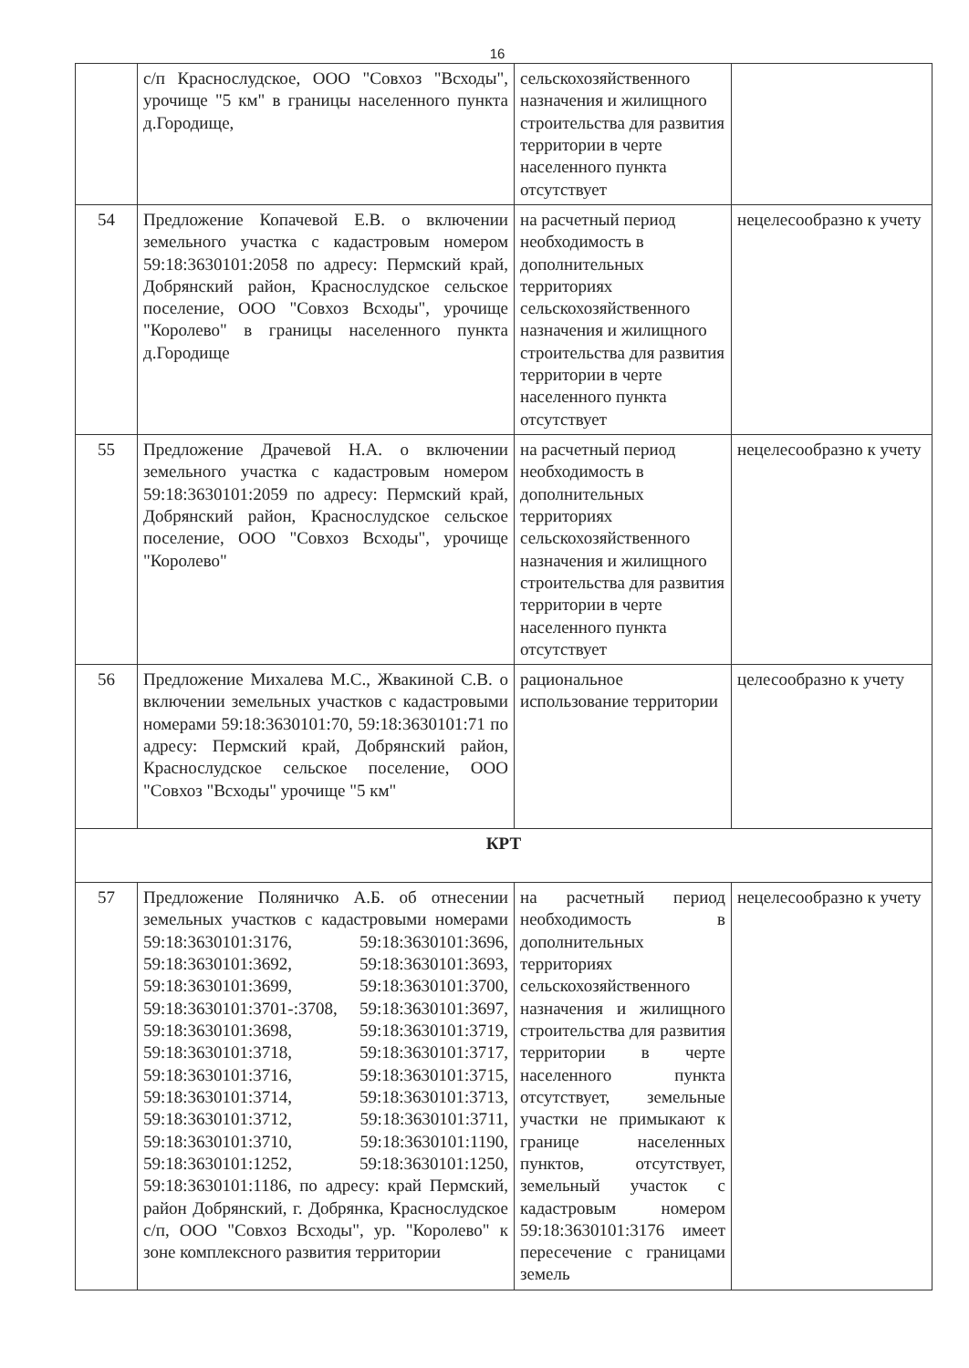16
| | с/п Краснослудское, ООО "Совхоз "Всходы", урочище "5 км" в границы населенного пункта д.Городище, | сельскохозяйственного назначения и жилищного строительства для развития территории в черте населенного пункта отсутствует | |
| 54 | Предложение Копачевой Е.В. о включении земельного участка с кадастровым номером 59:18:3630101:2058 по адресу: Пермский край, Добрянский район, Краснослудское сельское поселение, ООО "Совхоз Всходы", урочище "Королево" в границы населенного пункта д.Городище | на расчетный период необходимость в дополнительных территориях сельскохозяйственного назначения и жилищного строительства для развития территории в черте населенного пункта отсутствует | нецелесообразно к учету |
| 55 | Предложение Драчевой Н.А. о включении земельного участка с кадастровым номером 59:18:3630101:2059 по адресу: Пермский край, Добрянский район, Краснослудское сельское поселение, ООО "Совхоз Всходы", урочище "Королево" | на расчетный период необходимость в дополнительных территориях сельскохозяйственного назначения и жилищного строительства для развития территории в черте населенного пункта отсутствует | нецелесообразно к учету |
| 56 | Предложение Михалева М.С., Жвакиной С.В. о включении земельных участков с кадастровыми номерами 59:18:3630101:70, 59:18:3630101:71 по адресу: Пермский край, Добрянский район, Краснослудское сельское поселение, ООО "Совхоз "Всходы" урочище "5 км" | рациональное использование территории | целесообразно к учету |
| КРТ | | | |
| 57 | Предложение Поляничко А.Б. об отнесении земельных участков с кадастровыми номерами 59:18:3630101:3176, 59:18:3630101:3696, 59:18:3630101:3692, 59:18:3630101:3693, 59:18:3630101:3699, 59:18:3630101:3700, 59:18:3630101:3701-:3708, 59:18:3630101:3697, 59:18:3630101:3698, 59:18:3630101:3719, 59:18:3630101:3718, 59:18:3630101:3717, 59:18:3630101:3716, 59:18:3630101:3715, 59:18:3630101:3714, 59:18:3630101:3713, 59:18:3630101:3712, 59:18:3630101:3711, 59:18:3630101:3710, 59:18:3630101:1190, 59:18:3630101:1252, 59:18:3630101:1250, 59:18:3630101:1186, по адресу: край Пермский, район Добрянский, г. Добрянка, Краснослудское с/п, ООО "Совхоз Всходы", ур. "Королево" к зоне комплексного развития территории | на расчетный период необходимость в дополнительных территориях сельскохозяйственного назначения и жилищного строительства для развития территории в черте населенного пункта отсутствует, земельные участки не примыкают к границе населенных пунктов, отсутствует, земельный участок с кадастровым номером 59:18:3630101:3176 имеет пересечение с границами земель | нецелесообразно к учету |